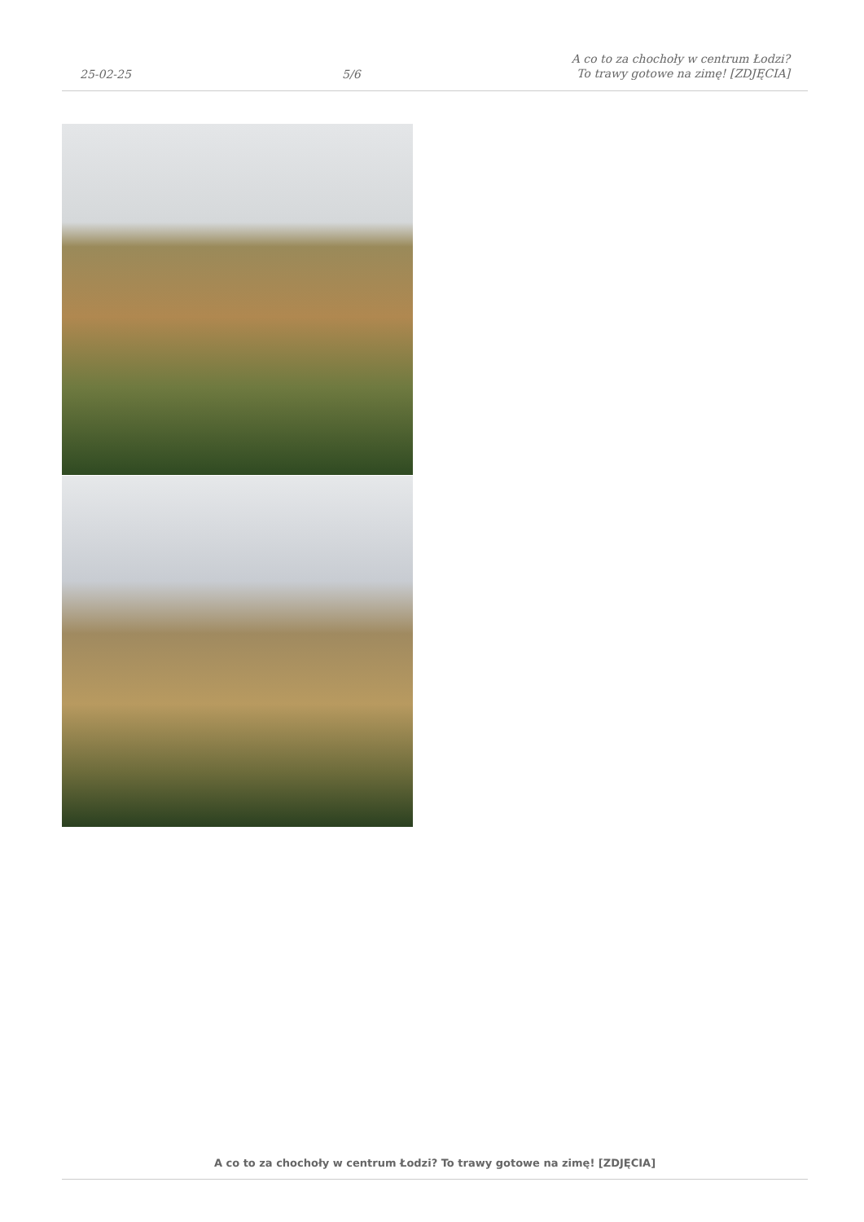25-02-25 5/6 A co to za chochoły w centrum Łodzi?
To trawy gotowe na zimę! [ZDJĘCIA]
A co to za chochoły w centrum Łodzi? To trawy gotowe na zimę! [ZDJĘCIA]